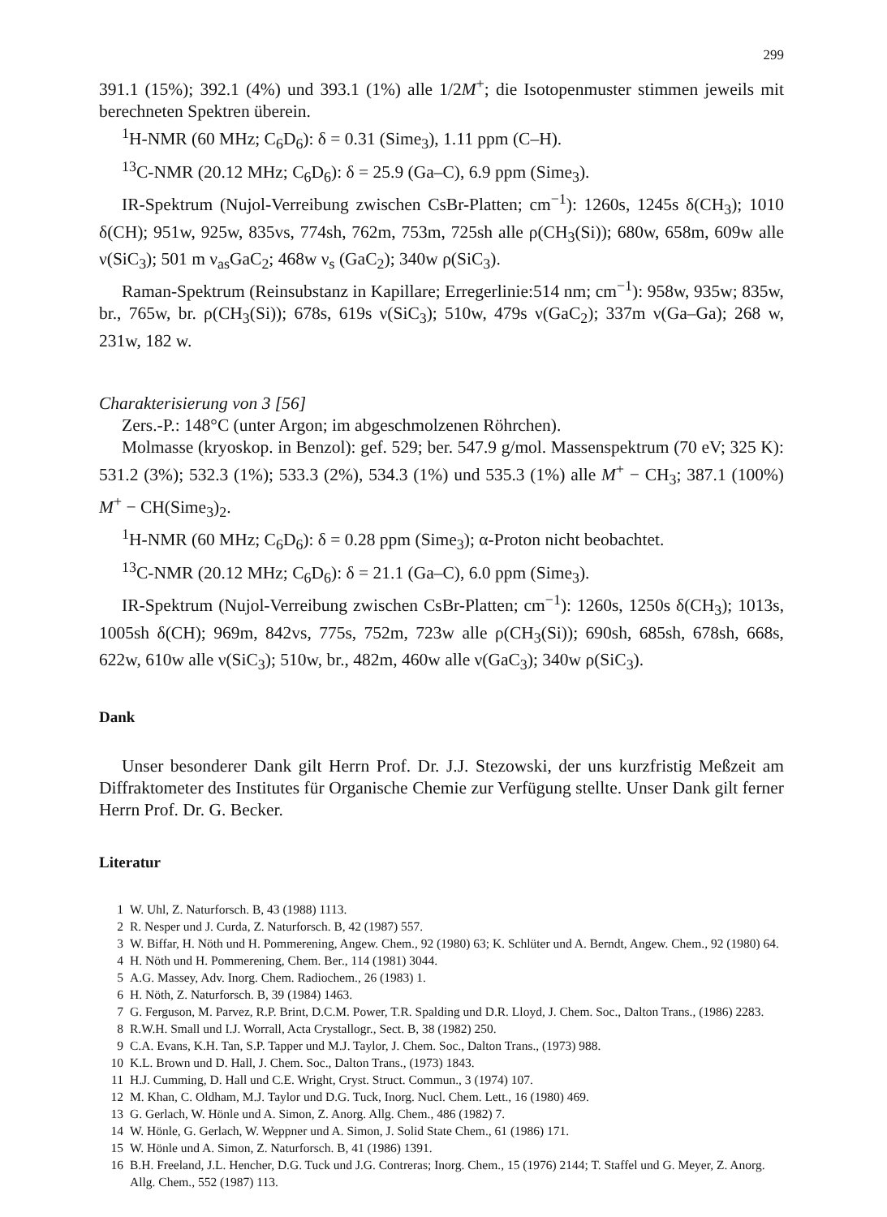299
391.1 (15%); 392.1 (4%) und 393.1 (1%) alle 1/2M<sup>+</sup>; die Isotopenmuster stimmen jeweils mit berechneten Spektren überein.
<sup>1</sup>H-NMR (60 MHz; C<sub>6</sub>D<sub>6</sub>): δ = 0.31 (Sime<sub>3</sub>), 1.11 ppm (C–H).
<sup>13</sup>C-NMR (20.12 MHz; C<sub>6</sub>D<sub>6</sub>): δ = 25.9 (Ga–C), 6.9 ppm (Sime<sub>3</sub>).
IR-Spektrum (Nujol-Verreibung zwischen CsBr-Platten; cm<sup>−1</sup>): 1260s, 1245s δ(CH<sub>3</sub>); 1010 δ(CH); 951w, 925w, 835vs, 774sh, 762m, 753m, 725sh alle ρ(CH<sub>3</sub>(Si)); 680w, 658m, 609w alle ν(SiC<sub>3</sub>); 501 m ν<sub>as</sub>GaC<sub>2</sub>; 468w ν<sub>s</sub> (GaC<sub>2</sub>); 340w ρ(SiC<sub>3</sub>).
Raman-Spektrum (Reinsubstanz in Kapillare; Erregerlinie:514 nm; cm<sup>−1</sup>): 958w, 935w; 835w, br., 765w, br. ρ(CH<sub>3</sub>(Si)); 678s, 619s ν(SiC<sub>3</sub>); 510w, 479s ν(GaC<sub>2</sub>); 337m ν(Ga–Ga); 268 w, 231w, 182 w.
Charakterisierung von 3 [56]
Zers.-P.: 148°C (unter Argon; im abgeschmolzenen Röhrchen).
Molmasse (kryoskop. in Benzol): gef. 529; ber. 547.9 g/mol. Massenspektrum (70 eV; 325 K): 531.2 (3%); 532.3 (1%); 533.3 (2%), 534.3 (1%) und 535.3 (1%) alle M<sup>+</sup> − CH<sub>3</sub>; 387.1 (100%) M<sup>+</sup> − CH(Sime<sub>3</sub>)<sub>2</sub>.
<sup>1</sup>H-NMR (60 MHz; C<sub>6</sub>D<sub>6</sub>): δ = 0.28 ppm (Sime<sub>3</sub>); α-Proton nicht beobachtet.
<sup>13</sup>C-NMR (20.12 MHz; C<sub>6</sub>D<sub>6</sub>): δ = 21.1 (Ga–C), 6.0 ppm (Sime<sub>3</sub>).
IR-Spektrum (Nujol-Verreibung zwischen CsBr-Platten; cm<sup>−1</sup>): 1260s, 1250s δ(CH<sub>3</sub>); 1013s, 1005sh δ(CH); 969m, 842vs, 775s, 752m, 723w alle ρ(CH<sub>3</sub>(Si)); 690sh, 685sh, 678sh, 668s, 622w, 610w alle ν(SiC<sub>3</sub>); 510w, br., 482m, 460w alle ν(GaC<sub>3</sub>); 340w ρ(SiC<sub>3</sub>).
Dank
Unser besonderer Dank gilt Herrn Prof. Dr. J.J. Stezowski, der uns kurzfristig Meßzeit am Diffraktometer des Institutes für Organische Chemie zur Verfügung stellte. Unser Dank gilt ferner Herrn Prof. Dr. G. Becker.
Literatur
1 W. Uhl, Z. Naturforsch. B, 43 (1988) 1113.
2 R. Nesper und J. Curda, Z. Naturforsch. B, 42 (1987) 557.
3 W. Biffar, H. Nöth und H. Pommerening, Angew. Chem., 92 (1980) 63; K. Schlüter und A. Berndt, Angew. Chem., 92 (1980) 64.
4 H. Nöth und H. Pommerening, Chem. Ber., 114 (1981) 3044.
5 A.G. Massey, Adv. Inorg. Chem. Radiochem., 26 (1983) 1.
6 H. Nöth, Z. Naturforsch. B, 39 (1984) 1463.
7 G. Ferguson, M. Parvez, R.P. Brint, D.C.M. Power, T.R. Spalding und D.R. Lloyd, J. Chem. Soc., Dalton Trans., (1986) 2283.
8 R.W.H. Small und I.J. Worrall, Acta Crystallogr., Sect. B, 38 (1982) 250.
9 C.A. Evans, K.H. Tan, S.P. Tapper und M.J. Taylor, J. Chem. Soc., Dalton Trans., (1973) 988.
10 K.L. Brown und D. Hall, J. Chem. Soc., Dalton Trans., (1973) 1843.
11 H.J. Cumming, D. Hall und C.E. Wright, Cryst. Struct. Commun., 3 (1974) 107.
12 M. Khan, C. Oldham, M.J. Taylor und D.G. Tuck, Inorg. Nucl. Chem. Lett., 16 (1980) 469.
13 G. Gerlach, W. Hönle und A. Simon, Z. Anorg. Allg. Chem., 486 (1982) 7.
14 W. Hönle, G. Gerlach, W. Weppner und A. Simon, J. Solid State Chem., 61 (1986) 171.
15 W. Hönle und A. Simon, Z. Naturforsch. B, 41 (1986) 1391.
16 B.H. Freeland, J.L. Hencher, D.G. Tuck und J.G. Contreras; Inorg. Chem., 15 (1976) 2144; T. Staffel und G. Meyer, Z. Anorg. Allg. Chem., 552 (1987) 113.